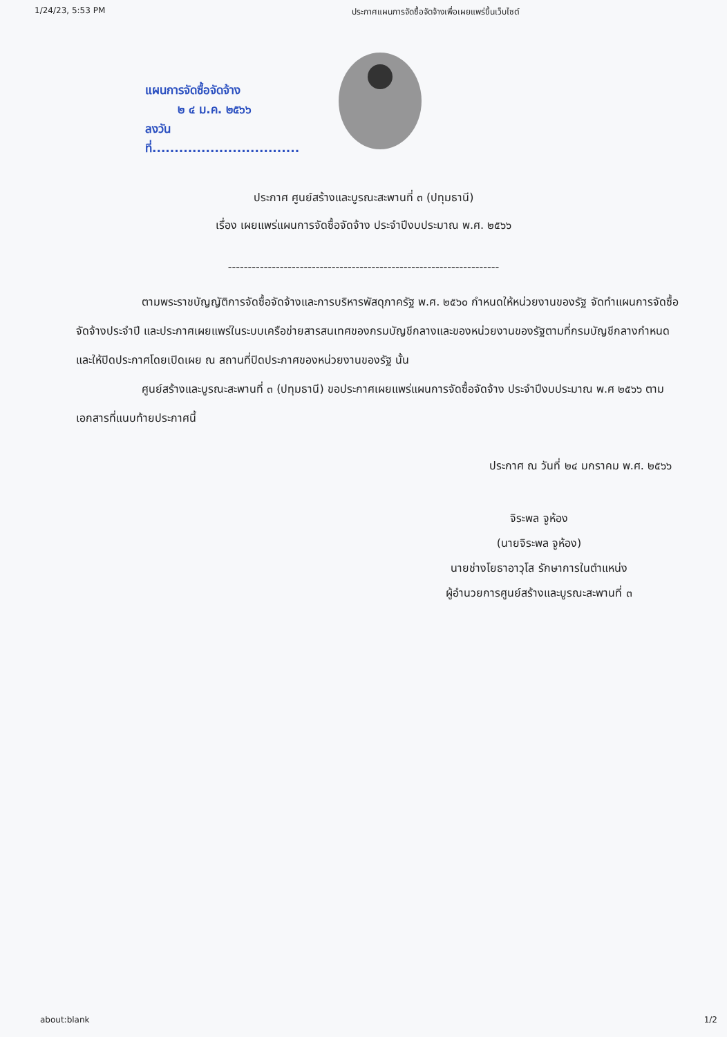1/24/23, 5:53 PM ประกาศแผนการจัดซื้อจัดจ้างเพื่อเผยแพร่ขึ้นเว็บไซต์
แผนการจัดซื้อจัดจ้าง
๒ ๔ ม.ค. ๒๕๖๖
ลงวันที่.................................
ประกาศ ศูนย์สร้างและบูรณะสะพานที่ ๓ (ปทุมธานี)
เรื่อง เผยแพร่แผนการจัดซื้อจัดจ้าง ประจำปีงบประมาณ พ.ศ. ๒๕๖๖
--------------------------------------------------------------------
ตามพระราชบัญญัติการจัดซื้อจัดจ้างและการบริหารพัสดุภาครัฐ พ.ศ. ๒๕๖๐ กำหนดให้หน่วยงานของรัฐ จัดทำแผนการจัดซื้อจัดจ้างประจำปี และประกาศเผยแพร่ในระบบเครือข่ายสารสนเทศของกรมบัญชีกลางและของหน่วยงานของรัฐตามที่กรมบัญชีกลางกำหนด และให้ปิดประกาศโดยเปิดเผย ณ สถานที่ปิดประกาศของหน่วยงานของรัฐ นั้น
ศูนย์สร้างและบูรณะสะพานที่ ๓ (ปทุมธานี) ขอประกาศเผยแพร่แผนการจัดซื้อจัดจ้าง ประจำปีงบประมาณ พ.ศ ๒๕๖๖ ตามเอกสารที่แนบท้ายประกาศนี้
ประกาศ ณ วันที่ ๒๔ มกราคม พ.ศ. ๒๕๖๖
จิระพล จูห้อง
(นายจิระพล จูห้อง)
นายช่างโยธาอาวุโส รักษาการในตำแหน่ง
ผู้อำนวยการศูนย์สร้างและบูรณะสะพานที่ ๓
about:blank 1/2